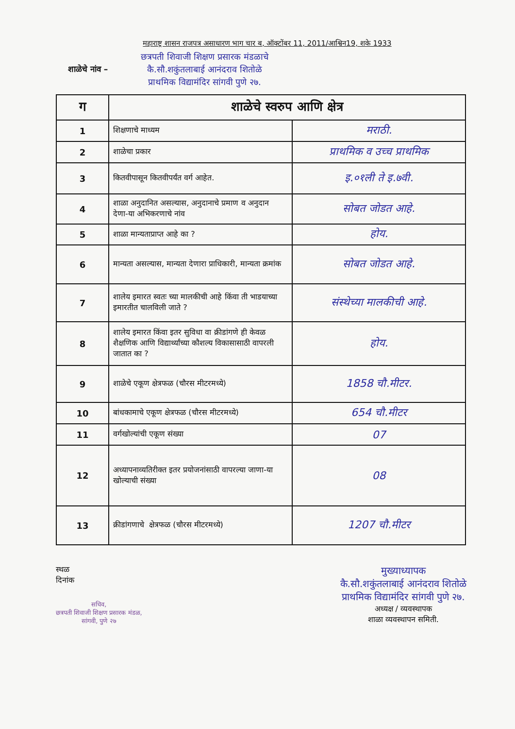महाराष्ट्र शासन राजपत्र असाधारण भाग चार ब, ऑक्टोंबर 11, 2011/आश्विन19, शके 1933
शाळेचे नांव –
छत्रपती शिवाजी शिक्षण प्रसारक मंडळाचे
कै.सौ.शकुंतलाबाई आनंदराव शितोळे
प्राथमिक विद्यामंदिर सांगवी पुणे २७.
| ग | शाळेचे स्वरुप आणि क्षेत्र | |
| --- | --- | --- |
| 1 | शिक्षणाचे माध्यम | मराठी. |
| 2 | शाळेचा प्रकार | प्राथमिक व उच्च प्राथमिक |
| 3 | कितवीपासून कितवीपर्यंत वर्ग आहेत. | इ.०१ली ते इ.७वी. |
| 4 | शाळा अनुदानित असल्यास, अनुदानाचे प्रमाण व अनुदान देणा-या अभिकरणाचे नांव | सोबत जोडत आहे. |
| 5 | शाळा मान्यताप्राप्त आहे का ? | होय. |
| 6 | मान्यता असल्यास, मान्यता देणारा प्राधिकारी, मान्यता क्रमांक | सोबत जोडत आहे. |
| 7 | शालेय इमारत स्वतः च्या मालकीची आहे किंवा ती भाडयाच्या इमारतीत चालविली जाते ? | संस्थेच्या मालकीची आहे. |
| 8 | शालेय इमारत किंवा इतर सुविधा वा क्रीडांगणे ही केवळ शैक्षणिक आणि विद्यार्थ्यांच्या कौशल्य विकासासाठी वापरली जातात का ? | होय. |
| 9 | शाळेचे एकूण क्षेत्रफळ (चौरस मीटरमध्ये) | 1858 चौ.मीटर. |
| 10 | बांधकामाचे एकूण क्षेत्रफळ (चौरस मीटरमध्ये) | 654 चौ.मीटर |
| 11 | वर्गखोल्यांची एकूण संख्या | 07 |
| 12 | अध्यापनाव्यतिरीक्त इतर प्रयोजनांसाठी वापरल्या जाणा-या खोल्याची संख्या | 08 |
| 13 | क्रीडांगणाचे क्षेत्रफळ (चौरस मीटरमध्ये) | 1207 चौ.मीटर |
स्थळ
दिनांक
सचिव,
छत्रपती शिवाजी शिक्षण प्रसारक मंडळ,
सांगवी, पुणे २७
मुख्याध्यापक
कै.सौ.शकुंतलाबाई आनंदराव शितोळे
प्राथमिक विद्यामंदिर सांगवी पुणे २७.
अध्यक्ष / व्यवस्थापक
शाळा व्यवस्थापन समिती.